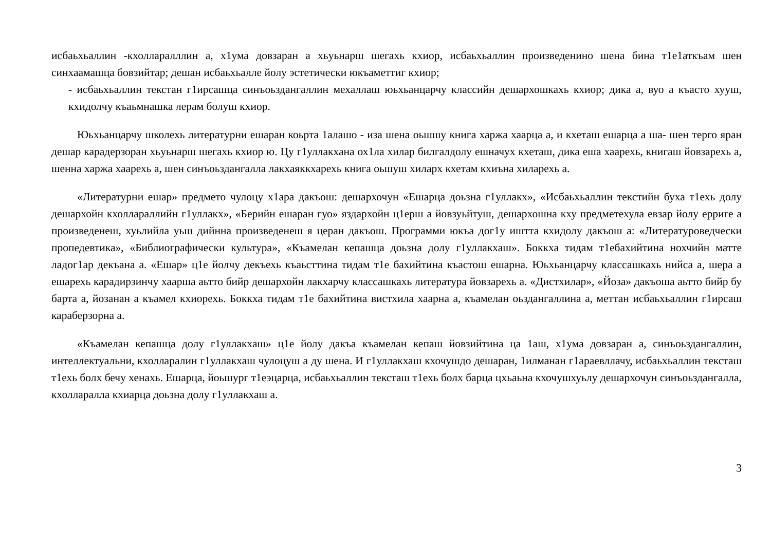исбаьхьаллин -кхолларалллин а, х1ума довзаран а хьуьнарш шегахь кхиор, исбаьхьаллин произведенино шена бина т1е1аткъам шен синхаамашца бовзийтар; дешан исбаьхьалле йолу эстетически юкъаметтиг кхиор;
- исбаьхьаллин текстан г1ирсашца синъоьздангаллин мехаллаш юьхьанцарчу классийн дешархошкахь кхиор; дика а, вуо а къасто хууш, кхидолчу къаьмнашка лерам болуш кхиор.
Юьхьанцарчу школехь литературни ешаран коьрта 1алашо - иза шена оьшшу книга харжа хаарца а, и кхеташ ешарца а ша- шен терго яран дешар карадерзоран хьуьнарш шегахь кхиор ю. Цу г1уллакхана ох1ла хилар билгалдолу ешначух кхеташ, дика еша хаарехь, книгаш йовзарехь а, шенна харжа хаарехь а, шен синъоьздангалла лакхаяккхарехь книга оьшуш хиларх кхетам кхиъна хиларехь а.
«Литературни ешар» предмето чулоцу х1ара дакъош: дешархочун «Ешарца доьзна г1уллакх», «Исбаьхьаллин текстийн буха т1ехь долу дешархойн кхоллараллийн г1уллакх», «Берийн ешаран гуо» яздархойн ц1ерш а йовзуьйтуш, дешархошна кху предметехула евзар йолу ерриге а произведенеш, хуьлийла уьш дийнна произведенеш я церан дакъош. Программи юкъа дог1у иштта кхидолу дакъош а: «Литературоведчески пропедевтика», «Библиографически культура», «Къамелан кепашца доьзна долу г1уллакхаш». Боккха тидам т1ебахийтина нохчийн матте ладог1ар декъана а. «Ешар» ц1е йолчу декъехь къаьсттина тидам т1е бахийтина къастош ешарна. Юьхьанцарчу классашкахь нийса а, шера а ешарехь карадирзинчу хаарша аьтто бийр дешархойн лакхарчу классашкахь литература йовзарехь а. «Дистхилар», «Йоза» дакъоша аьтто бийр бу барта а, йозанан а къамел кхиорехь. Боккха тидам т1е бахийтина вистхила хаарна а, къамелан оьздангаллина а, меттан исбаьхьаллин г1ирсаш караберзорна а.
«Къамелан кепашца долу г1уллакхаш» ц1е йолу дакъа къамелан кепаш йовзийтина ца 1аш, х1ума довзаран а, синъоьздангаллин, интеллектуальни, кхолларалин г1уллакхаш чулоцуш а ду шена. И г1уллакхаш кхочушдо дешаран, 1илманан г1араевллачу, исбаьхьаллин тексташ т1ехь болх бечу хенахь. Ешарца, йоьшург т1еэцарца, исбаьхьаллин тексташ т1ехь болх барца цхьаьна кхочушхуьлу дешархочун синъоьздангалла, кхолларалла кхиарца доьзна долу г1уллакхаш а.
3